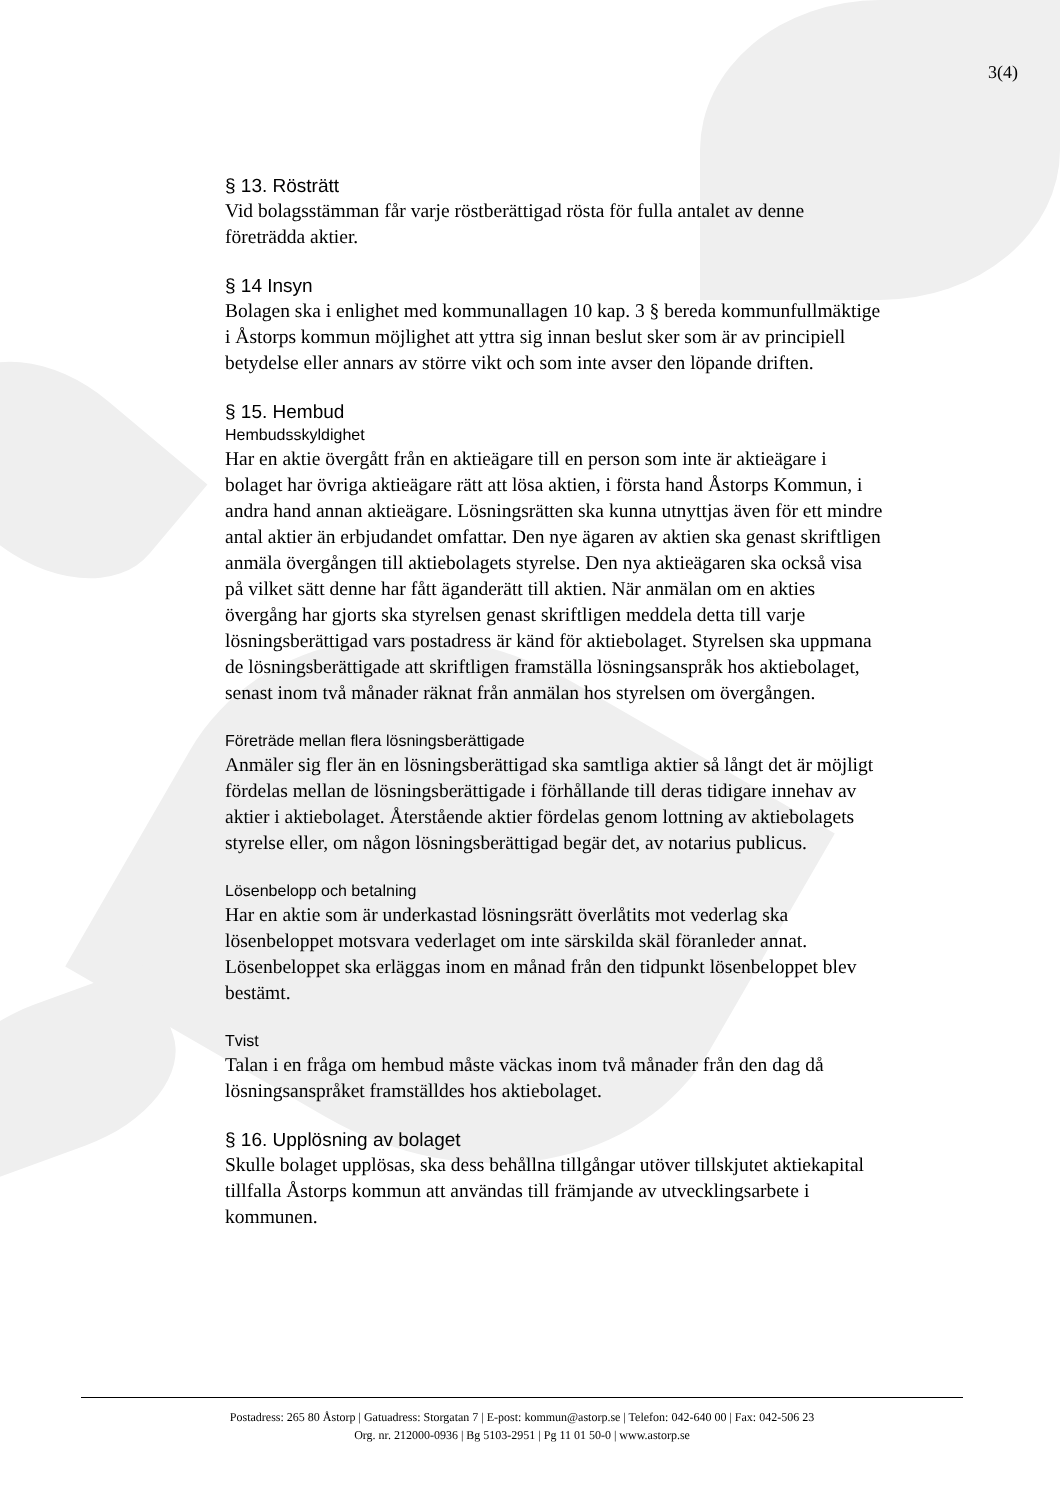3(4)
§ 13. Rösträtt
Vid bolagsstämman får varje röstberättigad rösta för fulla antalet av denne företrädda aktier.
§ 14 Insyn
Bolagen ska i enlighet med kommunallagen 10 kap. 3 § bereda kommunfullmäktige i Åstorps kommun möjlighet att yttra sig innan beslut sker som är av principiell betydelse eller annars av större vikt och som inte avser den löpande driften.
§ 15. Hembud
Hembudsskyldighet
Har en aktie övergått från en aktieägare till en person som inte är aktieägare i bolaget har övriga aktieägare rätt att lösa aktien, i första hand Åstorps Kommun, i andra hand annan aktieägare. Lösningsrätten ska kunna utnyttjas även för ett mindre antal aktier än erbjudandet omfattar. Den nye ägaren av aktien ska genast skriftligen anmäla övergången till aktiebolagets styrelse. Den nya aktieägaren ska också visa på vilket sätt denne har fått äganderätt till aktien. När anmälan om en akties övergång har gjorts ska styrelsen genast skriftligen meddela detta till varje lösningsberättigad vars postadress är känd för aktiebolaget. Styrelsen ska uppmana de lösningsberättigade att skriftligen framställa lösningsanspråk hos aktiebolaget, senast inom två månader räknat från anmälan hos styrelsen om övergången.
Företräde mellan flera lösningsberättigade
Anmäler sig fler än en lösningsberättigad ska samtliga aktier så långt det är möjligt fördelas mellan de lösningsberättigade i förhållande till deras tidigare innehav av aktier i aktiebolaget. Återstående aktier fördelas genom lottning av aktiebolagets styrelse eller, om någon lösningsberättigad begär det, av notarius publicus.
Lösenbelopp och betalning
Har en aktie som är underkastad lösningsrätt överlåtits mot vederlag ska lösenbeloppet motsvara vederlaget om inte särskilda skäl föranleder annat. Lösenbeloppet ska erläggas inom en månad från den tidpunkt lösenbeloppet blev bestämt.
Tvist
Talan i en fråga om hembud måste väckas inom två månader från den dag då lösningsanspråket framställdes hos aktiebolaget.
§ 16. Upplösning av bolaget
Skulle bolaget upplösas, ska dess behållna tillgångar utöver tillskjutet aktiekapital tillfalla Åstorps kommun att användas till främjande av utvecklingsarbete i kommunen.
Postadress: 265 80 Åstorp | Gatuadress: Storgatan 7 | E-post: kommun@astorp.se | Telefon: 042-640 00 | Fax: 042-506 23
Org. nr. 212000-0936 | Bg 5103-2951 | Pg 11 01 50-0 | www.astorp.se